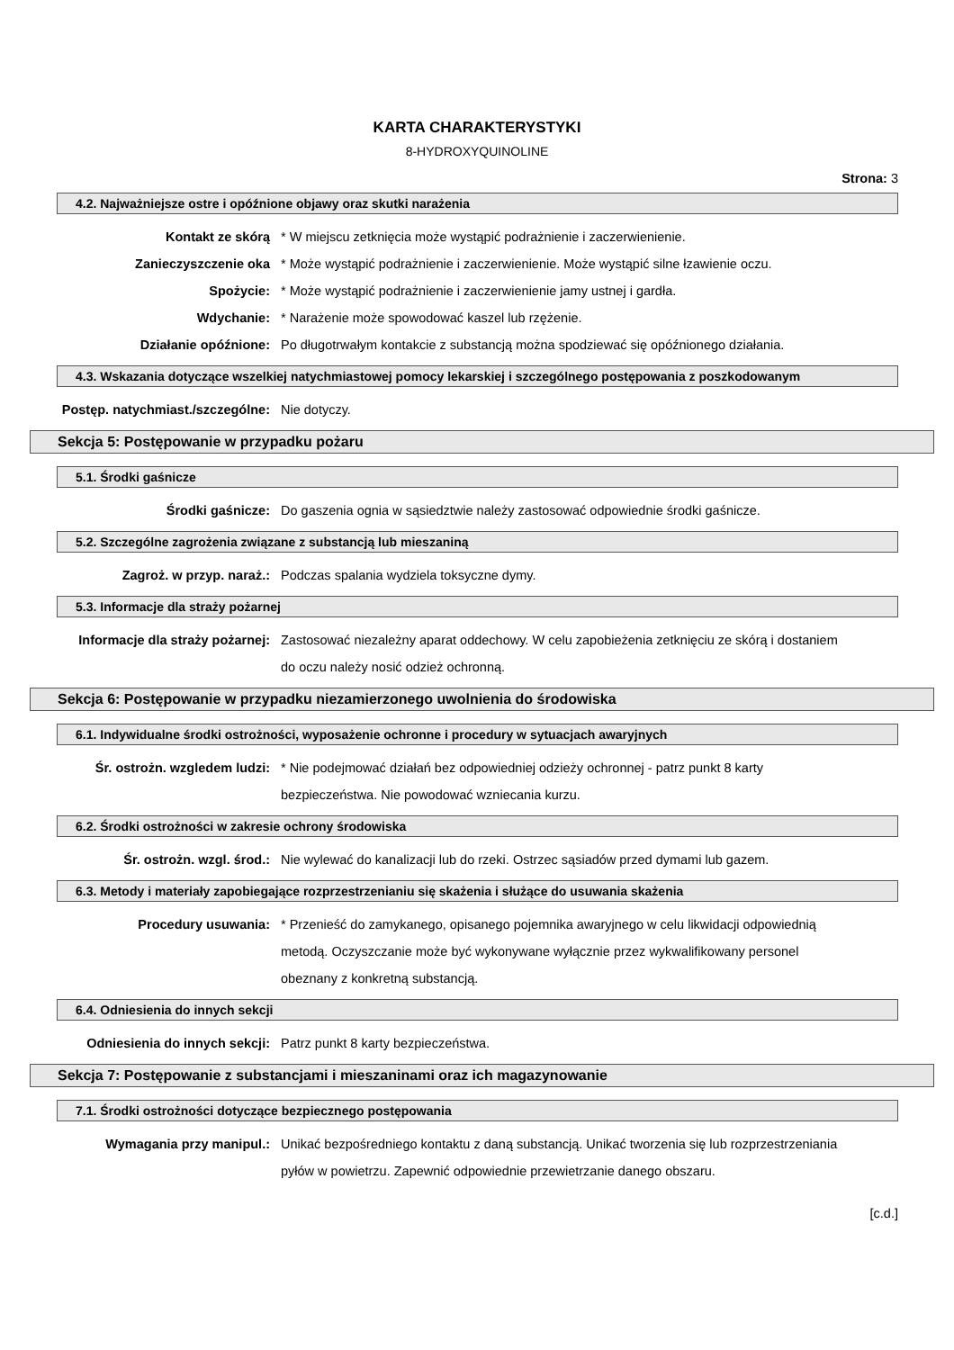KARTA CHARAKTERYSTYKI
8-HYDROXYQUINOLINE
Strona: 3
4.2. Najważniejsze ostre i opóźnione objawy oraz skutki narażenia
Kontakt ze skórą * W miejscu zetknięcia może wystąpić podrażnienie i zaczerwienienie.
Zanieczyszczenie oka * Może wystąpić podrażnienie i zaczerwienienie. Może wystąpić silne łzawienie oczu.
Spożycie: * Może wystąpić podrażnienie i zaczerwienienie jamy ustnej i gardła.
Wdychanie: * Narażenie może spowodować kaszel lub rzężenie.
Działanie opóźnione: Po długotrwałym kontakcie z substancją można spodziewać się opóźnionego działania.
4.3. Wskazania dotyczące wszelkiej natychmiastowej pomocy lekarskiej i szczególnego postępowania z poszkodowanym
Postęp. natychmiast./szczególne: Nie dotyczy.
Sekcja 5: Postępowanie w przypadku pożaru
5.1. Środki gaśnicze
Środki gaśnicze: Do gaszenia ognia w sąsiedztwie należy zastosować odpowiednie środki gaśnicze.
5.2. Szczególne zagrożenia związane z substancją lub mieszaniną
Zagroż. w przyp. naraż.: Podczas spalania wydziela toksyczne dymy.
5.3. Informacje dla straży pożarnej
Informacje dla straży pożarnej: Zastosować niezależny aparat oddechowy. W celu zapobieżenia zetknięciu ze skórą i dostaniem do oczu należy nosić odzież ochronną.
Sekcja 6: Postępowanie w przypadku niezamierzonego uwolnienia do środowiska
6.1. Indywidualne środki ostrożności, wyposażenie ochronne i procedury w sytuacjach awaryjnych
Śr. ostrożn. wzgledem ludzi: * Nie podejmować działań bez odpowiedniej odzieży ochronnej - patrz punkt 8 karty bezpieczeństwa. Nie powodować wzniecania kurzu.
6.2. Środki ostrożności w zakresie ochrony środowiska
Śr. ostrożn. wzgl. środ.: Nie wylewać do kanalizacji lub do rzeki. Ostrzec sąsiadów przed dymami lub gazem.
6.3. Metody i materiały zapobiegające rozprzestrzenianiu się skażenia i służące do usuwania skażenia
Procedury usuwania: * Przenieść do zamykanego, opisanego pojemnika awaryjnego w celu likwidacji odpowiednią metodą. Oczyszczanie może być wykonywane wyłącznie przez wykwalifikowany personel obeznany z konkretną substancją.
6.4. Odniesienia do innych sekcji
Odniesienia do innych sekcji: Patrz punkt 8 karty bezpieczeństwa.
Sekcja 7: Postępowanie z substancjami i mieszaninami oraz ich magazynowanie
7.1. Środki ostrożności dotyczące bezpiecznego postępowania
Wymagania przy manipul.: Unikać bezpośredniego kontaktu z daną substancją. Unikać tworzenia się lub rozprzestrzeniania pyłów w powietrzu. Zapewnić odpowiednie przewietrzanie danego obszaru.
[c.d.]